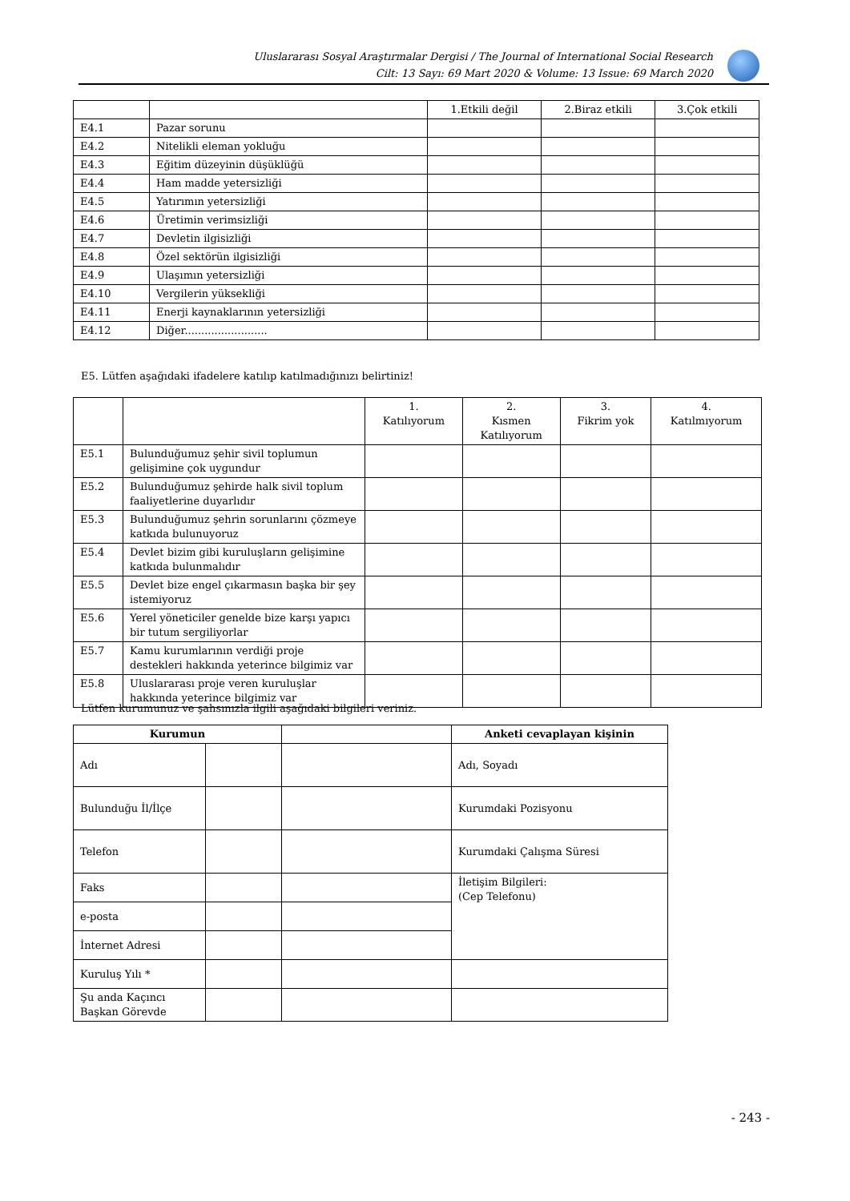Uluslararası Sosyal Araştırmalar Dergisi / The Journal of International Social Research
Cilt: 13 Sayı: 69 Mart 2020 & Volume: 13 Issue: 69 March 2020
| | | 1.Etkili değil | 2.Biraz etkili | 3.Çok etkili |
| --- | --- | --- | --- | --- |
| E4.1 | Pazar sorunu | | | |
| E4.2 | Nitelikli eleman yokluğu | | | |
| E4.3 | Eğitim düzeyinin düşüklüğü | | | |
| E4.4 | Ham madde yetersizliği | | | |
| E4.5 | Yatırımın yetersizliği | | | |
| E4.6 | Üretimin verimsizliği | | | |
| E4.7 | Devletin ilgisizliği | | | |
| E4.8 | Özel sektörün ilgisizliği | | | |
| E4.9 | Ulaşımın yetersizliği | | | |
| E4.10 | Vergilerin yüksekliği | | | |
| E4.11 | Enerji kaynaklarının yetersizliği | | | |
| E4.12 | Diğer......................... | | | |
E5. Lütfen aşağıdaki ifadelere katılıp katılmadığınızı belirtiniz!
| | | 1. Katılıyorum | 2. Kısmen Katılıyorum | 3. Fikrim yok | 4. Katılmıyorum |
| --- | --- | --- | --- | --- | --- |
| E5.1 | Bulunduğumuz şehir sivil toplumun gelişimine çok uygundur | | | | |
| E5.2 | Bulunduğumuz şehirde halk sivil toplum faaliyetlerine duyarlıdır | | | | |
| E5.3 | Bulunduğumuz şehrin sorunlarını çözmeye katkıda bulunuyoruz | | | | |
| E5.4 | Devlet bizim gibi kuruluşların gelişimine katkıda bulunmalıdır | | | | |
| E5.5 | Devlet bize engel çıkarmasın başka bir şey istemiyoruz | | | | |
| E5.6 | Yerel yöneticiler genelde bize karşı yapıcı bir tutum sergiliyorlar | | | | |
| E5.7 | Kamu kurumlarının verdiği proje destekleri hakkında yeterince bilgimiz var | | | | |
| E5.8 | Uluslararası proje veren kuruluşlar hakkında yeterince bilgimiz var | | | | |
Lütfen kurumunuz ve şahsınızla ilgili aşağıdaki bilgileri veriniz.
| Kurumun | | | Anketi cevaplayan kişinin |
| --- | --- | --- | --- |
| Adı | | | Adı, Soyadı |
| Bulunduğu İl/İlçe | | | Kurumdaki Pozisyonu |
| Telefon | | | Kurumdaki Çalışma Süresi |
| Faks | | | İletişim Bilgileri: (Cep Telefonu) |
| e-posta | | | |
| İnternet Adresi | | | |
| Kuruluş Yılı * | | | |
| Şu anda Kaçıncı Başkan Görevde | | | |
- 243 -